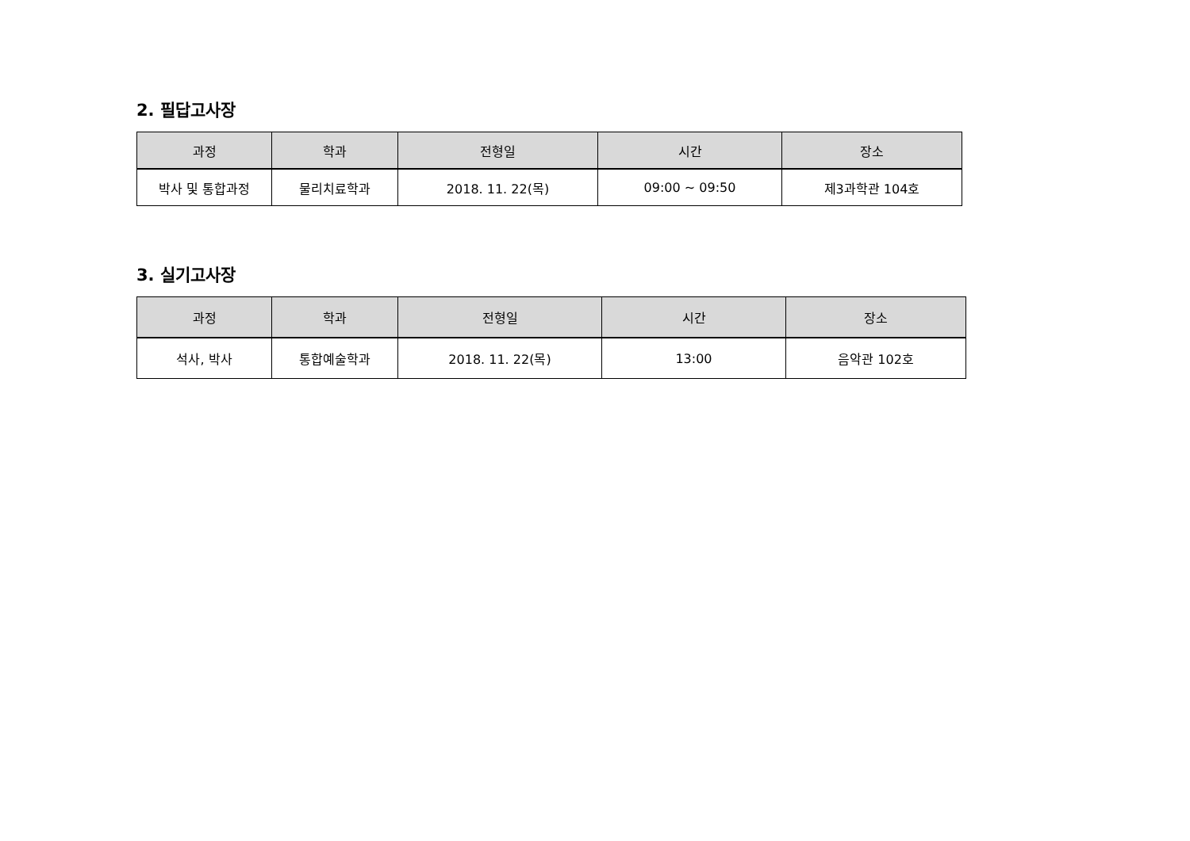2. 필답고사장
| 과정 | 학과 | 전형일 | 시간 | 장소 |
| --- | --- | --- | --- | --- |
| 박사 및 통합과정 | 물리치료학과 | 2018. 11. 22(목) | 09:00 ~ 09:50 | 제3과학관 104호 |
3. 실기고사장
| 과정 | 학과 | 전형일 | 시간 | 장소 |
| --- | --- | --- | --- | --- |
| 석사, 박사 | 통합예술학과 | 2018. 11. 22(목) | 13:00 | 음악관 102호 |